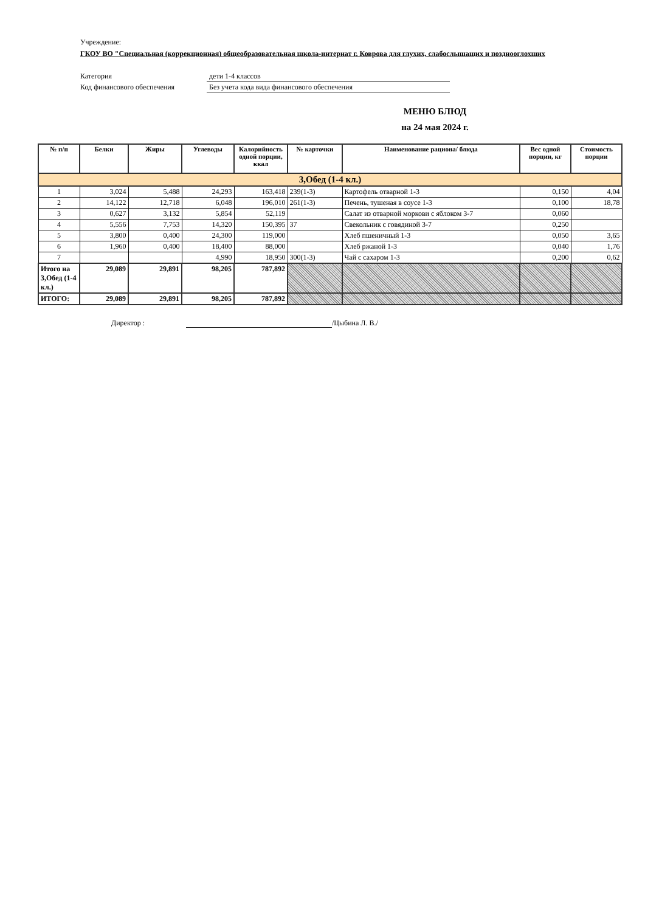Учреждение:
ГКОУ ВО "Специальная (коррекционная) общеобразовательная школа-интернат г. Коврова для глухих, слабослышащих и позднооглохших
Категория дети 1-4 классов
Код финансового обеспечения Без учета кода вида финансового обеспечения
МЕНЮ БЛЮД
на 24 мая 2024 г.
| № п/п | Белки | Жиры | Углеводы | Калорийность одной порции, ккал | № карточки | Наименование рациона/ блюда | Вес одной порции, кг | Стоимость порции |
| --- | --- | --- | --- | --- | --- | --- | --- | --- |
| 3,Обед (1-4 кл.) | | | | | | | | |
| 1 | 3,024 | 5,488 | 24,293 | 163,418 | 239(1-3) | Картофель отварной 1-3 | 0,150 | 4,04 |
| 2 | 14,122 | 12,718 | 6,048 | 196,010 | 261(1-3) | Печень, тушеная в соусе 1-3 | 0,100 | 18,78 |
| 3 | 0,627 | 3,132 | 5,854 | 52,119 | | Салат из отварной моркови с яблоком 3-7 | 0,060 | |
| 4 | 5,556 | 7,753 | 14,320 | 150,395 | 37 | Свекольник с говядиной 3-7 | 0,250 | |
| 5 | 3,800 | 0,400 | 24,300 | 119,000 | | Хлеб пшеничный 1-3 | 0,050 | 3,65 |
| 6 | 1,960 | 0,400 | 18,400 | 88,000 | | Хлеб ржаной 1-3 | 0,040 | 1,76 |
| 7 | | | 4,990 | 18,950 | 300(1-3) | Чай с сахаром 1-3 | 0,200 | 0,62 |
| Итого на 3,Обед (1-4 кл.) | 29,089 | 29,891 | 98,205 | 787,892 | | | | |
| ИТОГО: | 29,089 | 29,891 | 98,205 | 787,892 | | | | |
Директор : /Цыбина Л. В./